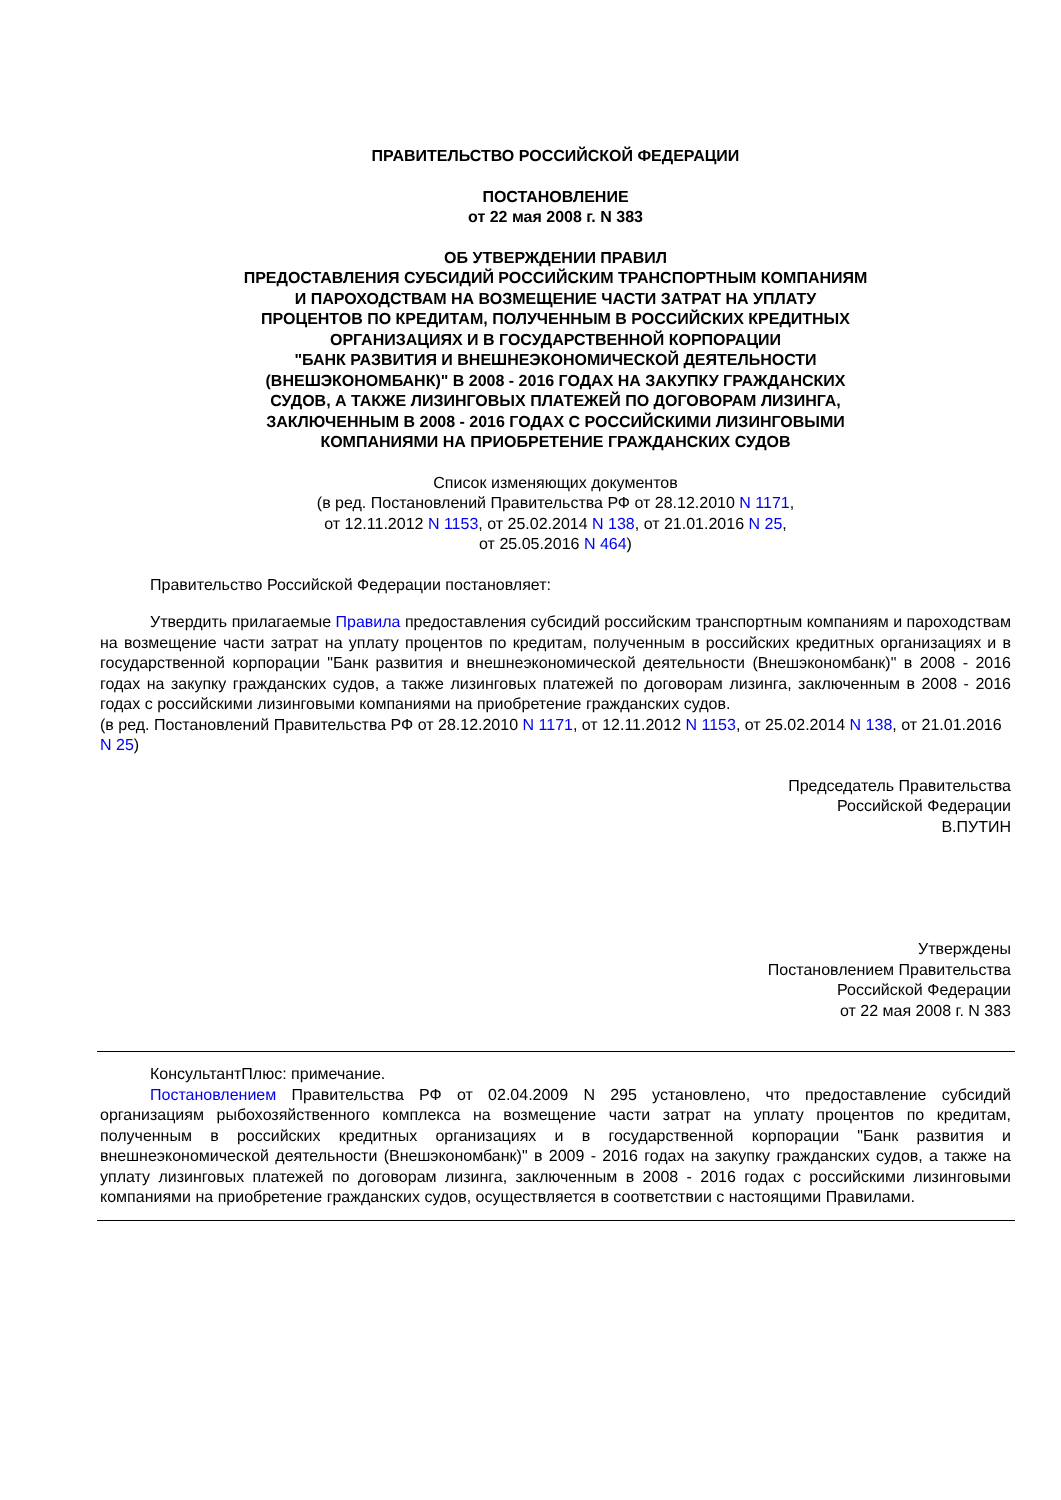ПРАВИТЕЛЬСТВО РОССИЙСКОЙ ФЕДЕРАЦИИ
ПОСТАНОВЛЕНИЕ
от 22 мая 2008 г. N 383
ОБ УТВЕРЖДЕНИИ ПРАВИЛ
ПРЕДОСТАВЛЕНИЯ СУБСИДИЙ РОССИЙСКИМ ТРАНСПОРТНЫМ КОМПАНИЯМ
И ПАРОХОДСТВАМ НА ВОЗМЕЩЕНИЕ ЧАСТИ ЗАТРАТ НА УПЛАТУ
ПРОЦЕНТОВ ПО КРЕДИТАМ, ПОЛУЧЕННЫМ В РОССИЙСКИХ КРЕДИТНЫХ
ОРГАНИЗАЦИЯХ И В ГОСУДАРСТВЕННОЙ КОРПОРАЦИИ
"БАНК РАЗВИТИЯ И ВНЕШНЕЭКОНОМИЧЕСКОЙ ДЕЯТЕЛЬНОСТИ
(ВНЕШЭКОНОМБАНК)" В 2008 - 2016 ГОДАХ НА ЗАКУПКУ ГРАЖДАНСКИХ
СУДОВ, А ТАКЖЕ ЛИЗИНГОВЫХ ПЛАТЕЖЕЙ ПО ДОГОВОРАМ ЛИЗИНГА,
ЗАКЛЮЧЕННЫМ В 2008 - 2016 ГОДАХ С РОССИЙСКИМИ ЛИЗИНГОВЫМИ
КОМПАНИЯМИ НА ПРИОБРЕТЕНИЕ ГРАЖДАНСКИХ СУДОВ
Список изменяющих документов
(в ред. Постановлений Правительства РФ от 28.12.2010 N 1171,
от 12.11.2012 N 1153, от 25.02.2014 N 138, от 21.01.2016 N 25,
от 25.05.2016 N 464)
Правительство Российской Федерации постановляет:
Утвердить прилагаемые Правила предоставления субсидий российским транспортным компаниям и пароходствам на возмещение части затрат на уплату процентов по кредитам, полученным в российских кредитных организациях и в государственной корпорации "Банк развития и внешнеэкономической деятельности (Внешэкономбанк)" в 2008 - 2016 годах на закупку гражданских судов, а также лизинговых платежей по договорам лизинга, заключенным в 2008 - 2016 годах с российскими лизинговыми компаниями на приобретение гражданских судов.
(в ред. Постановлений Правительства РФ от 28.12.2010 N 1171, от 12.11.2012 N 1153, от 25.02.2014 N 138, от 21.01.2016 N 25)
Председатель Правительства
Российской Федерации
В.ПУТИН
Утверждены
Постановлением Правительства
Российской Федерации
от 22 мая 2008 г. N 383
КонсультантПлюс: примечание.
Постановлением Правительства РФ от 02.04.2009 N 295 установлено, что предоставление субсидий организациям рыбохозяйственного комплекса на возмещение части затрат на уплату процентов по кредитам, полученным в российских кредитных организациях и в государственной корпорации "Банк развития и внешнеэкономической деятельности (Внешэкономбанк)" в 2009 - 2016 годах на закупку гражданских судов, а также на уплату лизинговых платежей по договорам лизинга, заключенным в 2008 - 2016 годах с российскими лизинговыми компаниями на приобретение гражданских судов, осуществляется в соответствии с настоящими Правилами.